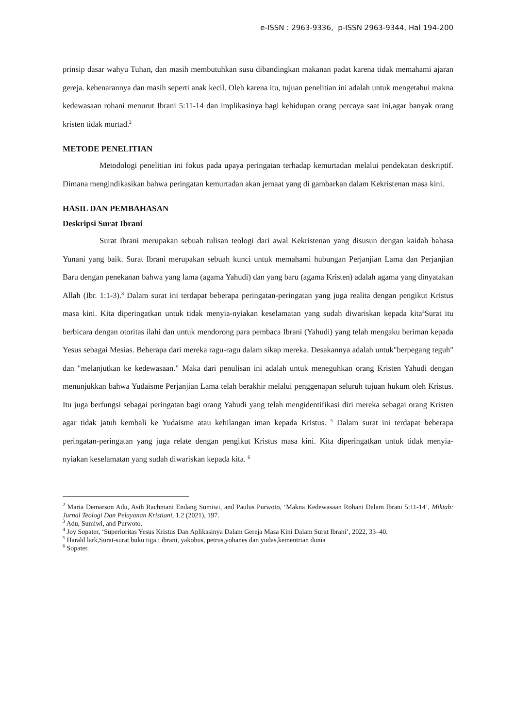e-ISSN : 2963-9336, p-ISSN 2963-9344, Hal 194-200
prinsip dasar wahyu Tuhan, dan masih membutuhkan susu dibandingkan makanan padat karena tidak memahami ajaran gereja. kebenarannya dan masih seperti anak kecil. Oleh karena itu, tujuan penelitian ini adalah untuk mengetahui makna kedewasaan rohani menurut Ibrani 5:11-14 dan implikasinya bagi kehidupan orang percaya saat ini,agar banyak orang kristen tidak murtad.<sup>2</sup>
METODE PENELITIAN
Metodologi penelitian ini fokus pada upaya peringatan terhadap kemurtadan melalui pendekatan deskriptif. Dimana mengindikasikan bahwa peringatan kemurtadan akan jemaat yang di gambarkan dalam Kekristenan masa kini.
HASIL DAN PEMBAHASAN
Deskripsi Surat Ibrani
Surat Ibrani merupakan sebuah tulisan teologi dari awal Kekristenan yang disusun dengan kaidah bahasa Yunani yang baik. Surat Ibrani merupakan sebuah kunci untuk memahami hubungan Perjanjian Lama dan Perjanjian Baru dengan penekanan bahwa yang lama (agama Yahudi) dan yang baru (agama Kristen) adalah agama yang dinyatakan Allah (Ibr. 1:1-3).<sup>3</sup> Dalam surat ini terdapat beberapa peringatan-peringatan yang juga realita dengan pengikut Kristus masa kini. Kita diperingatkan untuk tidak menyia-nyiakan keselamatan yang sudah diwariskan kepada kita<sup>4</sup>Surat itu berbicara dengan otoritas ilahi dan untuk mendorong para pembaca Ibrani (Yahudi) yang telah mengaku beriman kepada Yesus sebagai Mesias. Beberapa dari mereka ragu-ragu dalam sikap mereka. Desakannya adalah untuk"berpegang teguh" dan "melanjutkan ke kedewasaan." Maka dari penulisan ini adalah untuk meneguhkan orang Kristen Yahudi dengan menunjukkan bahwa Yudaisme Perjanjian Lama telah berakhir melalui penggenapan seluruh tujuan hukum oleh Kristus. Itu juga berfungsi sebagai peringatan bagi orang Yahudi yang telah mengidentifikasi diri mereka sebagai orang Kristen agar tidak jatuh kembali ke Yudaisme atau kehilangan iman kepada Kristus. <sup>5</sup> Dalam surat ini terdapat beberapa peringatan-peringatan yang juga relate dengan pengikut Kristus masa kini. Kita diperingatkan untuk tidak menyia-nyiakan keselamatan yang sudah diwariskan kepada kita. <sup>6</sup>
<sup>2</sup> Maria Demarson Adu, Asih Rachmani Endang Sumiwi, and Paulus Purwoto, ‘Makna Kedewasaan Rohani Dalam Ibrani 5:11-14’, Miktab: Jurnal Teologi Dan Pelayanan Kristiani, 1.2 (2021), 197.
<sup>3</sup> Adu, Sumiwi, and Purwoto.
<sup>4</sup> Joy Sopater, ‘Superioritas Yesus Kristus Dan Aplikasinya Dalam Gereja Masa Kini Dalam Surat Ibrani’, 2022, 33–40.
<sup>5</sup> Harald lark,Surat-surat buku tiga : ibrani, yakobus, petrus,yohanes dan yudas,kementrian dunia
<sup>6</sup> Sopater.